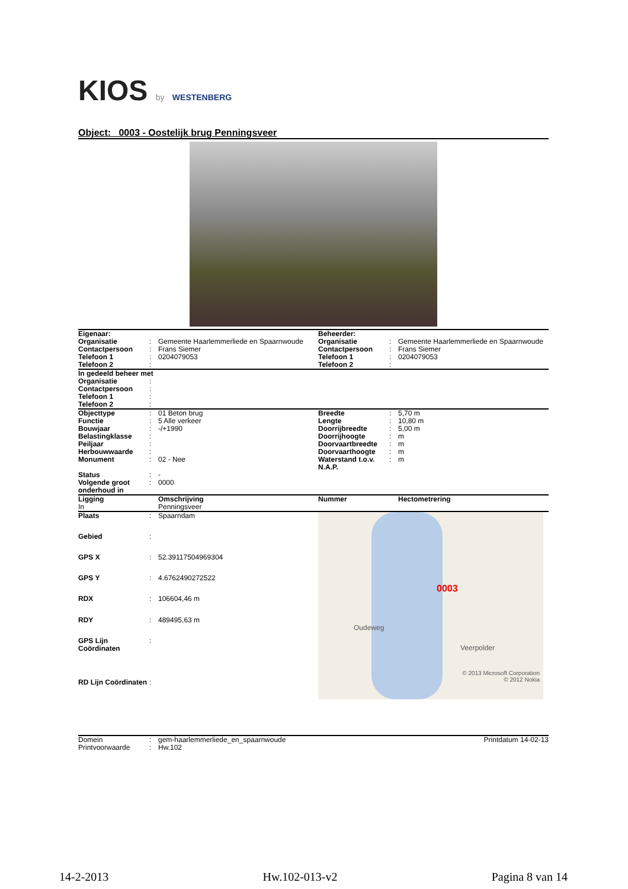KIOS by WESTENBERG
Object: 0003 - Oostelijk brug Penningsveer
| Eigenaar: | | | Beheerder: | | |
| Organisatie | : | Gemeente Haarlemmerliede en Spaarnwoude | Organisatie | : | Gemeente Haarlemmerliede en Spaarnwoude |
| Contactpersoon | : | Frans Siemer | Contactpersoon | : | Frans Siemer |
| Telefoon 1 | : | 0204079053 | Telefoon 1 | : | 0204079053 |
| Telefoon 2 | : | | Telefoon 2 | : | |
| In gedeeld beheer met | | |
| Organisatie | : | |
| Contactpersoon | : | |
| Telefoon 1 | : | |
| Telefoon 2 | : | |
| Objecttype | : | 01 Beton brug | Breedte | : | 5,70 m |
| Functie | : | 5 Alle verkeer | Lengte | : | 10,80 m |
| Bouwjaar | : | -/+1990 | Doorrijbreedte | : | 5,00 m |
| Belastingklasse | : | | Doorrijhoogte | : | m |
| Peiljaar | : | | Doorvaartbreedte | : | m |
| Herbouwwaarde | : | | Doorvaarthoogte | : | m |
| Monument | : | 02 - Nee | Waterstand t.o.v. N.A.P. | : | m |
| Status | : | - | | | |
| Volgende groot onderhoud in | : | 0000 | | | |
| Ligging | | Omschrijving | Nummer | | Hectometrering |
| In | | Penningsveer | | | |
| Plaats | : | Spaarndam |
| Gebied | : | |
| GPS X | : | 52.39117504969304 |
| GPS Y | : | 4.6762490272522 |
| RDX | : | 106604,46 m |
| RDY | : | 489495,63 m |
| GPS Lijn Coördinaten | : | |
| RD Lijn Coördinaten | : | |
0003
Oudeweg
Veerpolder
© 2013 Microsoft Corporation
© 2012 Nokia
| Domein | : | gem-haarlemmerliede_en_spaarnwoude | Printdatum 14-02-13 |
| Printvoorwaarde | : | Hw.102 | |
14-2-2013 Hw.102-013-v2 Pagina 8 van 14